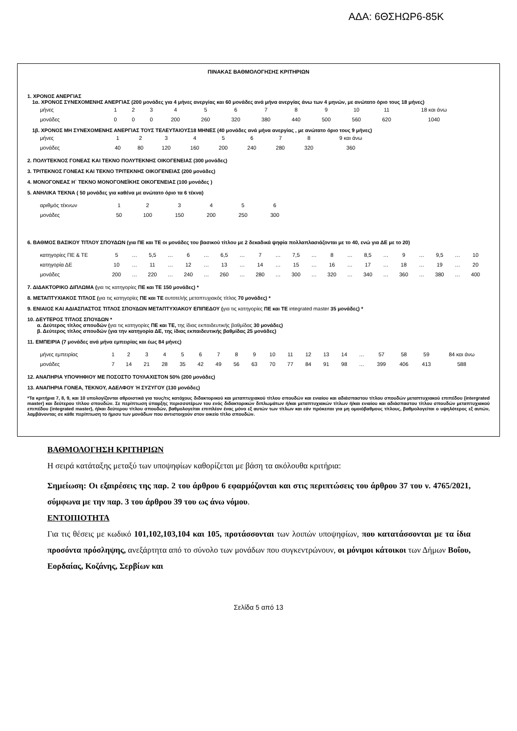ΑΔΑ: 6ΘΣΗΩΡ6-85Κ
ΠΙΝΑΚΑΣ ΒΑΘΜΟΛΟΓΗΣΗΣ ΚΡΙΤΗΡΙΩΝ
1. ΧΡΟΝΟΣ ΑΝΕΡΓΙΑΣ
1α. ΧΡΟΝΟΣ ΣΥΝΕΧΟΜΕΝΗΣ ΑΝΕΡΓΙΑΣ (200 μονάδες για 4 μήνες ανεργίας και 60 μονάδες ανά μήνα ανεργίας άνω των 4 μηνών, με ανώτατο όριο τους 18 μήνες)
| μήνες | 1 | 2 | 3 | 4 | 5 | 6 | 7 | 8 | 9 | 10 | 11 | 18 και άνω |
| μονάδες | 0 | 0 | 0 | 200 | 260 | 320 | 380 | 440 | 500 | 560 | 620 | 1040 |
1β. ΧΡΟΝΟΣ ΜΗ ΣΥΝΕΧΟΜΕΝΗΣ ΑΝΕΡΓΙΑΣ ΤΟΥΣ ΤΕΛΕΥΤΑΙΟΥΣ18 ΜΗΝΕΣ (40 μονάδες ανά μήνα ανεργίας , με ανώτατο όριο τους 9 μήνες)
| μήνες | 1 | 2 | 3 | 4 | 5 | 6 | 7 | 8 | 9 και άνω |
| μονάδες | 40 | 80 | 120 | 160 | 200 | 240 | 280 | 320 | 360 |
2. ΠΟΛΥΤΕΚΝΟΣ ΓΟΝΕΑΣ ΚΑΙ ΤΕΚΝΟ ΠΟΛΥΤΕΚΝΗΣ ΟΙΚΟΓΕΝΕΙΑΣ (300 μονάδες)
3. ΤΡΙΤΕΚΝΟΣ ΓΟΝΕΑΣ ΚΑΙ ΤΕΚΝΟ ΤΡΙΤΕΚΝΗΣ ΟΙΚΟΓΕΝΕΙΑΣ (200 μονάδες)
4. ΜΟΝΟΓΟΝΕΑΣ Η΄ ΤΕΚΝΟ ΜΟΝΟΓΟΝΕΪΚΗΣ ΟΙΚΟΓΕΝΕΙΑΣ (100 μονάδες )
5. ΑΝΗΛΙΚΑ ΤΕΚΝΑ ( 50 μονάδες για καθένα με ανώτατο όριο τα 6 τέκνα)
| αριθμός τέκνων | 1 | 2 | 3 | 4 | 5 | 6 |
| μονάδες | 50 | 100 | 150 | 200 | 250 | 300 |
6. ΒΑΘΜΟΣ ΒΑΣΙΚΟΥ ΤΙΤΛΟΥ ΣΠΟΥΔΩΝ (για ΠΕ και ΤΕ οι μονάδες του βασικού τίτλου με 2 δεκαδικά ψηφία πολλαπλασιάζονται με το 40, ενώ για ΔΕ με το 20)
| κατηγορίες ΠΕ & ΤΕ | 5 | … | 5,5 | … | 6 | … | 6,5 | … | 7 | … | 7,5 | … | 8 | … | 8,5 | … | 9 | … | 9,5 | … | 10 |
| κατηγορία ΔΕ | 10 | … | 11 | … | 12 | … | 13 | … | 14 | … | 15 | … | 16 | … | 17 | … | 18 | … | 19 | … | 20 |
| μονάδες | 200 | … | 220 | … | 240 | … | 260 | … | 280 | … | 300 | … | 320 | … | 340 | … | 360 | … | 380 | … | 400 |
7. ΔΙΔΑΚΤΟΡΙΚΟ ΔΙΠΛΩΜΑ (για τις κατηγορίες ΠΕ και ΤΕ 150 μονάδες) *
8. ΜΕΤΑΠΤΥΧΙΑΚΟΣ ΤΙΤΛΟΣ (για τις κατηγορίες ΠΕ και ΤΕ αυτοτελής μεταπτυχιακός τίτλος 70 μονάδες) *
9. ΕΝΙΑΙΟΣ ΚΑΙ ΑΔΙΑΣΠΑΣΤΟΣ ΤΙΤΛΟΣ ΣΠΟΥΔΩΝ ΜΕΤΑΠΤΥΧΙΑΚΟΥ ΕΠΙΠΕΔΟΥ (για τις κατηγορίες ΠΕ και ΤΕ integrated master 35 μονάδες) *
10. ΔΕΥΤΕΡΟΣ ΤΙΤΛΟΣ ΣΠΟΥΔΩΝ *
α. Δεύτερος τίτλος σπουδών (για τις κατηγορίες ΠΕ και ΤΕ, της ίδιας εκπαιδευτικής βαθμίδας 30 μονάδες)
β. Δεύτερος τίτλος σπουδών (για την κατηγορία ΔΕ, της ίδιας εκπαιδευτικής βαθμίδας 25 μονάδες)
11. ΕΜΠΕΙΡΙΑ (7 μονάδες ανά μήνα εμπειρίας και έως 84 μήνες)
| μήνες εμπειρίας | 1 | 2 | 3 | 4 | 5 | 6 | 7 | 8 | 9 | 10 | 11 | 12 | 13 | 14 | … | 57 | 58 | 59 | 84 και άνω |
| μονάδες | 7 | 14 | 21 | 28 | 35 | 42 | 49 | 56 | 63 | 70 | 77 | 84 | 91 | 98 | … | 399 | 406 | 413 | 588 |
12. ΑΝΑΠΗΡΙΑ ΥΠΟΨΗΦΙΟΥ ΜΕ ΠΟΣΟΣΤΟ ΤΟΥΛΑΧΙΣΤΟΝ 50% (200 μονάδες)
13. ΑΝΑΠΗΡΙΑ ΓΟΝΕΑ, ΤΕΚΝΟΥ, ΑΔΕΛΦΟΥ Ή ΣΥΖΥΓΟΥ (130 μονάδες)
*Τα κριτήρια 7, 8, 9, και 10 υπολογίζονται αθροιστικά για τους/τις κατόχους διδακτορικού και μεταπτυχιακού τίτλου σπουδών και ενιαίου και αδιάσπαστου τίτλου σπουδών μεταπτυχιακού επιπέδου (intergrated master) και δεύτερου τίτλου σπουδών. Σε περίπτωση ύπαρξης περισσοτέρων του ενός διδακτορικών διπλωμάτων ή/και μεταπτυχιακών τίτλων ή/και ενιαίου και αδιάσπαστου τίτλου σπουδών μεταπτυχιακού επιπέδου (integrated master), ή/και δεύτερου τίτλου σπουδών, βαθμολογείται επιπλέον ένας μόνο εξ αυτών των τίτλων και εάν πρόκειται για μη ομοιόβαθμους τίτλους, βαθμολογείται ο υψηλότερος εξ αυτών, λαμβάνοντας σε κάθε περίπτωση το ήμισυ των μονάδων που αντιστοιχούν στον οικείο τίτλο σπουδών.
ΒΑΘΜΟΛΟΓΗΣΗ ΚΡΙΤΗΡΙΩΝ
Η σειρά κατάταξης μεταξύ των υποψηφίων καθορίζεται με βάση τα ακόλουθα κριτήρια:
Σημείωση: Οι εξαιρέσεις της παρ. 2 του άρθρου 6 εφαρμόζονται και στις περιπτώσεις του άρθρου 37 του ν. 4765/2021, σύμφωνα με την παρ. 3 του άρθρου 39 του ως άνω νόμου.
ΕΝΤΟΠΙΟΤΗΤΑ
Για τις θέσεις με κωδικό 101,102,103,104 και 105, προτάσσονται των λοιπών υποψηφίων, που κατατάσσονται με τα ίδια προσόντα πρόσληψης, ανεξάρτητα από το σύνολο των μονάδων που συγκεντρώνουν, οι μόνιμοι κάτοικοι των Δήμων Βοΐου, Εορδαίας, Κοζάνης, Σερβίων και
Σελίδα 5 από 13